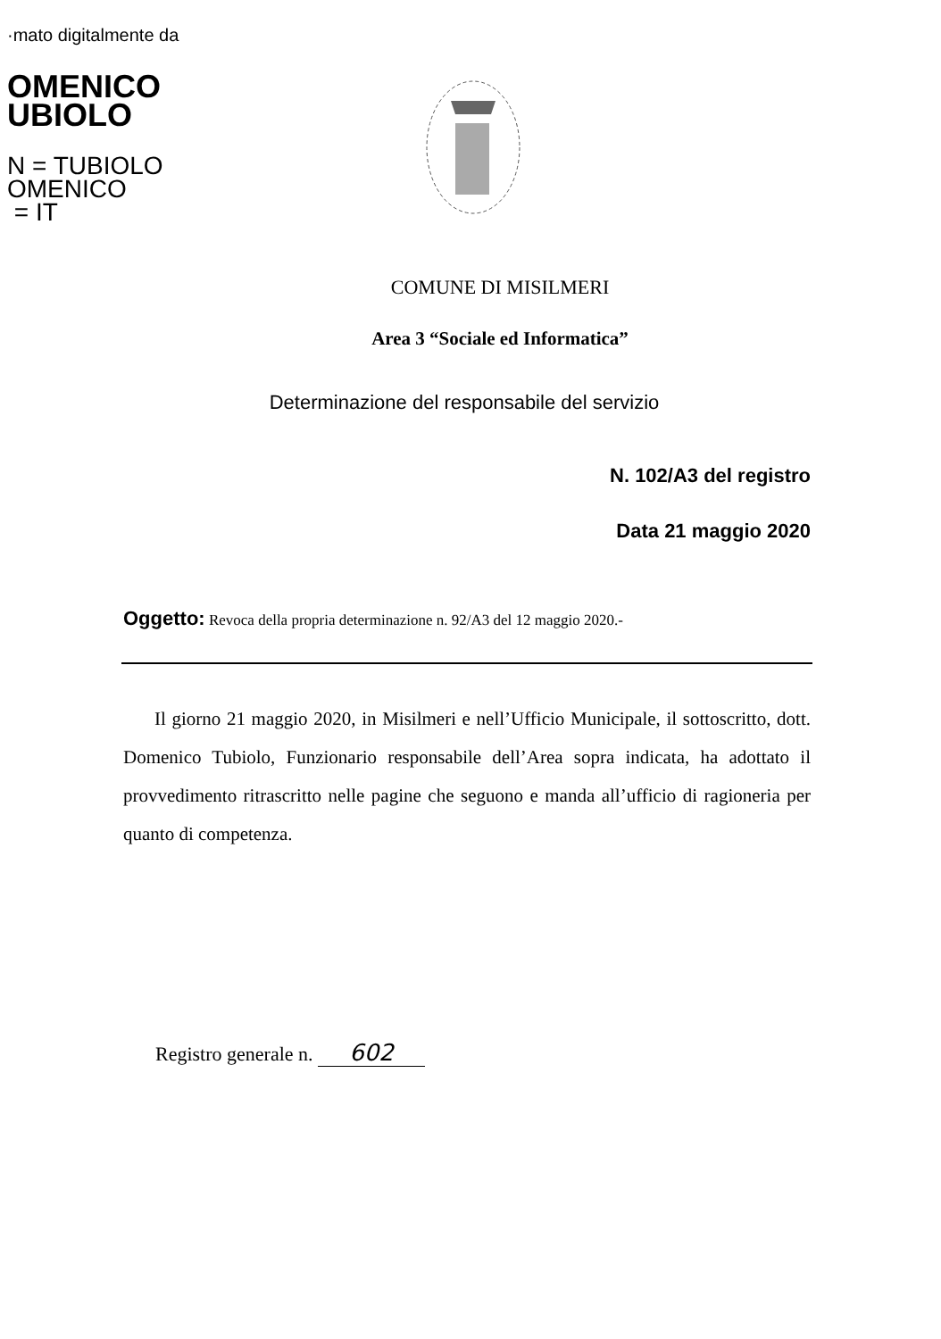·mato digitalmente da
OMENICO
UBIOLO
N = TUBIOLO
OMENICO
= IT
COMUNE DI MISILMERI
Area 3 “Sociale ed Informatica”
Determinazione del responsabile del servizio
N. 102/A3 del registro
Data 21 maggio 2020
Oggetto: Revoca della propria determinazione n. 92/A3 del 12 maggio 2020.-
Il giorno 21 maggio 2020, in Misilmeri e nell’Ufficio Municipale, il sottoscritto, dott. Domenico Tubiolo, Funzionario responsabile dell’Area sopra indicata, ha adottato il provvedimento ritrascritto nelle pagine che seguono e manda all’ufficio di ragioneria per quanto di competenza.
Registro generale n. 602